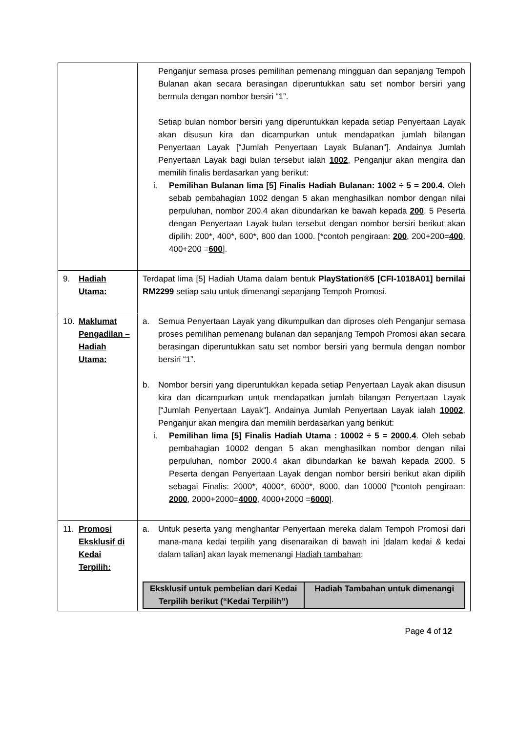| | Penganjur semasa proses pemilihan pemenang mingguan dan sepanjang Tempoh Bulanan akan secara berasingan diperuntukkan satu set nombor bersiri yang bermula dengan nombor bersiri “1”. Setiap bulan nombor bersiri yang diperuntukkan kepada setiap Penyertaan Layak akan disusun kira dan dicampurkan untuk mendapatkan jumlah bilangan Penyertaan Layak [“Jumlah Penyertaan Layak Bulanan"]. Andainya Jumlah Penyertaan Layak bagi bulan tersebut ialah 1002 , Penganjur akan mengira dan memilih finalis berdasarkan yang berikut: i. Pemilihan Bulanan lima [5] Finalis Hadiah Bulanan: 1002 ÷ 5 = 200.4. Oleh sebab pembahagian 1002 dengan 5 akan menghasilkan nombor dengan nilai perpuluhan, nombor 200.4 akan dibundarkan ke bawah kepada 200 . 5 Peserta dengan Penyertaan Layak bulan tersebut dengan nombor bersiri berikut akan dipilih: 200*, 400*, 600*, 800 dan 1000. [*contoh pengiraan: 200 , 200+200= 400 , 400+200 = 600 ]. |
| 9. Hadiah Utama: | Terdapat lima [5] Hadiah Utama dalam bentuk PlayStation®5 [CFI-1018A01] bernilai RM2299 setiap satu untuk dimenangi sepanjang Tempoh Promosi. |
| 10. Maklumat Pengadilan – Hadiah Utama: | a. Semua Penyertaan Layak yang dikumpulkan dan diproses oleh Penganjur semasa proses pemilihan pemenang bulanan dan sepanjang Tempoh Promosi akan secara berasingan diperuntukkan satu set nombor bersiri yang bermula dengan nombor bersiri “1”. b. Nombor bersiri yang diperuntukkan kepada setiap Penyertaan Layak akan disusun kira dan dicampurkan untuk mendapatkan jumlah bilangan Penyertaan Layak [“Jumlah Penyertaan Layak"]. Andainya Jumlah Penyertaan Layak ialah 10002 , Penganjur akan mengira dan memilih berdasarkan yang berikut: i. Pemilihan lima [5] Finalis Hadiah Utama : 10002 ÷ 5 = 2000.4 . Oleh sebab pembahagian 10002 dengan 5 akan menghasilkan nombor dengan nilai perpuluhan, nombor 2000.4 akan dibundarkan ke bawah kepada 2000. 5 Peserta dengan Penyertaan Layak dengan nombor bersiri berikut akan dipilih sebagai Finalis: 2000*, 4000*, 6000*, 8000, dan 10000 [*contoh pengiraan: 2000 , 2000+2000= 4000 , 4000+2000 = 6000 ]. |
| 11. Promosi Eksklusif di Kedai Terpilih: | a. Untuk peserta yang menghantar Penyertaan mereka dalam Tempoh Promosi dari mana-mana kedai terpilih yang disenaraikan di bawah ini [dalam kedai & kedai dalam talian] akan layak memenangi Hadiah tambahan : / Eksklusif untuk pembelian dari Kedai Terpilih berikut (“Kedai Terpilih”) / Hadiah Tambahan untuk dimenangi / / --- / --- / |
Page 4 of 12